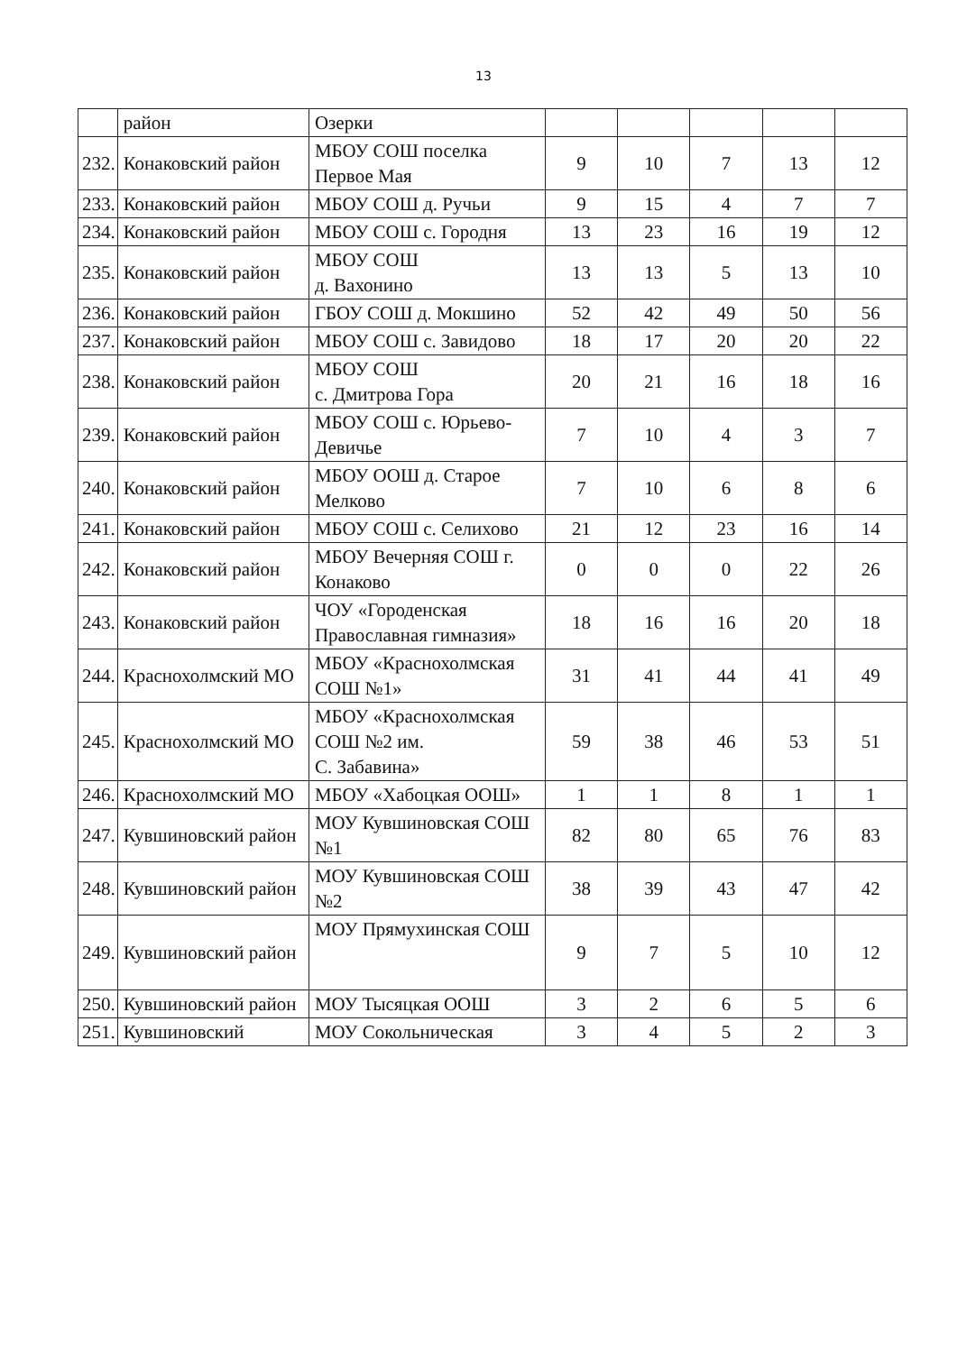13
| | район | Озерки | | | | | |
| 232. | Конаковский район | МБОУ СОШ поселка Первое Мая | 9 | 10 | 7 | 13 | 12 |
| 233. | Конаковский район | МБОУ СОШ д. Ручьи | 9 | 15 | 4 | 7 | 7 |
| 234. | Конаковский район | МБОУ СОШ с. Городня | 13 | 23 | 16 | 19 | 12 |
| 235. | Конаковский район | МБОУ СОШ д. Вахонино | 13 | 13 | 5 | 13 | 10 |
| 236. | Конаковский район | ГБОУ СОШ д. Мокшино | 52 | 42 | 49 | 50 | 56 |
| 237. | Конаковский район | МБОУ СОШ с. Завидово | 18 | 17 | 20 | 20 | 22 |
| 238. | Конаковский район | МБОУ СОШ с. Дмитрова Гора | 20 | 21 | 16 | 18 | 16 |
| 239. | Конаковский район | МБОУ СОШ с. Юрьево-Девичье | 7 | 10 | 4 | 3 | 7 |
| 240. | Конаковский район | МБОУ ООШ д. Старое Мелково | 7 | 10 | 6 | 8 | 6 |
| 241. | Конаковский район | МБОУ СОШ с. Селихово | 21 | 12 | 23 | 16 | 14 |
| 242. | Конаковский район | МБОУ Вечерняя СОШ г. Конаково | 0 | 0 | 0 | 22 | 26 |
| 243. | Конаковский район | ЧОУ «Городенская Православная гимназия» | 18 | 16 | 16 | 20 | 18 |
| 244. | Краснохолмский МО | МБОУ «Краснохолмская СОШ №1» | 31 | 41 | 44 | 41 | 49 |
| 245. | Краснохолмский МО | МБОУ «Краснохолмская СОШ №2 им. С. Забавина» | 59 | 38 | 46 | 53 | 51 |
| 246. | Краснохолмский МО | МБОУ «Хабоцкая ООШ» | 1 | 1 | 8 | 1 | 1 |
| 247. | Кувшиновский район | МОУ Кувшиновская СОШ №1 | 82 | 80 | 65 | 76 | 83 |
| 248. | Кувшиновский район | МОУ Кувшиновская СОШ №2 | 38 | 39 | 43 | 47 | 42 |
| 249. | Кувшиновский район | МОУ Прямухинская СОШ | 9 | 7 | 5 | 10 | 12 |
| 250. | Кувшиновский район | МОУ Тысяцкая ООШ | 3 | 2 | 6 | 5 | 6 |
| 251. | Кувшиновский | МОУ Сокольническая | 3 | 4 | 5 | 2 | 3 |